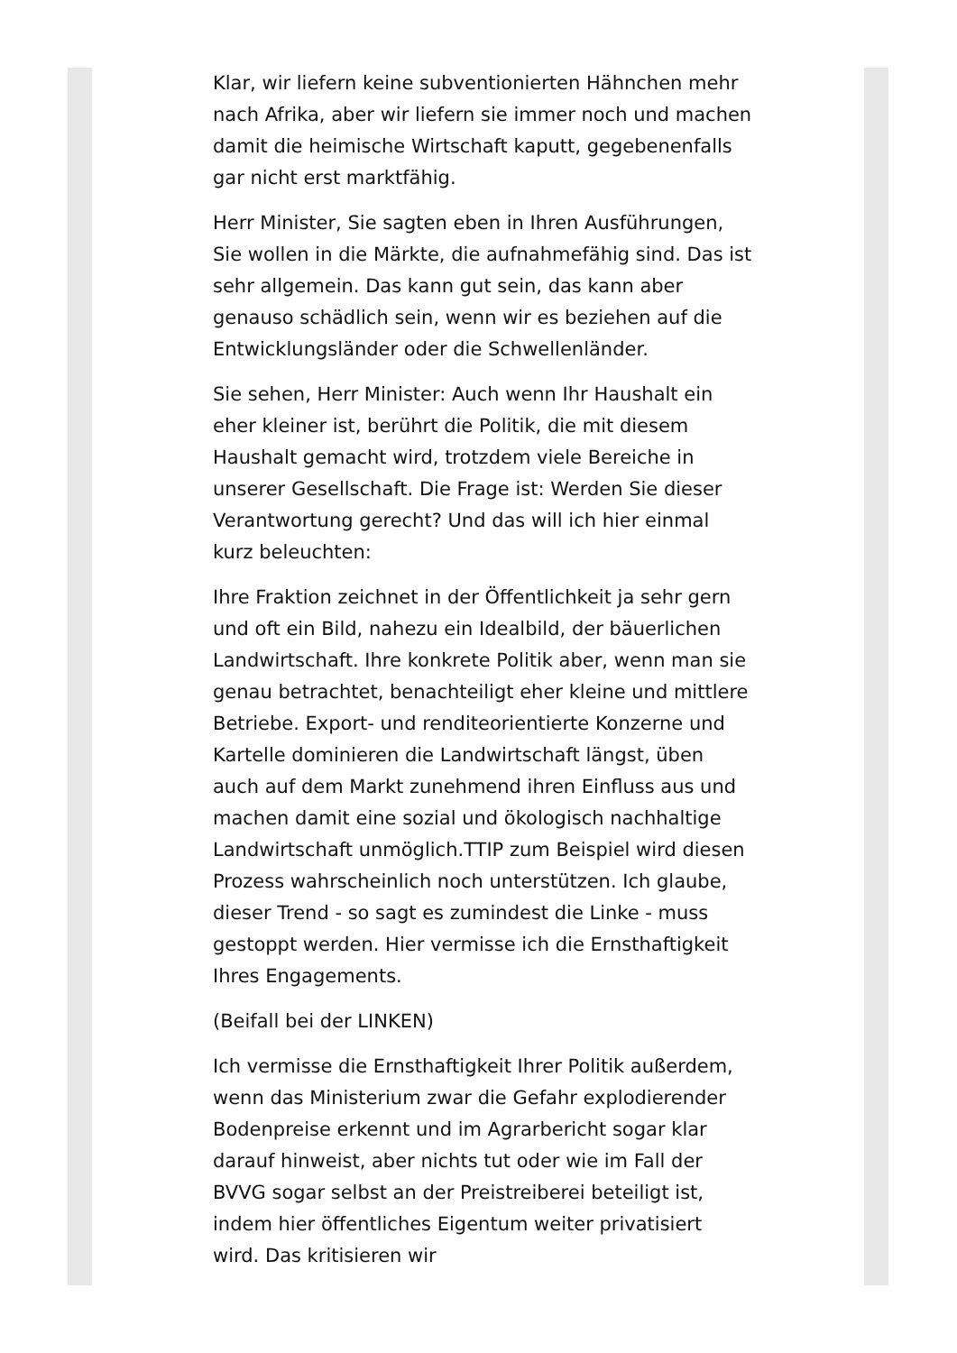Klar, wir liefern keine subventionierten Hähnchen mehr nach Afrika, aber wir liefern sie immer noch und machen damit die heimische Wirtschaft kaputt, gegebenenfalls gar nicht erst marktfähig.
Herr Minister, Sie sagten eben in Ihren Ausführungen, Sie wollen in die Märkte, die aufnahmefähig sind. Das ist sehr allgemein. Das kann gut sein, das kann aber genauso schädlich sein, wenn wir es beziehen auf die Entwicklungsländer oder die Schwellenländer.
Sie sehen, Herr Minister: Auch wenn Ihr Haushalt ein eher kleiner ist, berührt die Politik, die mit diesem Haushalt gemacht wird, trotzdem viele Bereiche in unserer Gesellschaft. Die Frage ist: Werden Sie dieser Verantwortung gerecht? Und das will ich hier einmal kurz beleuchten:
Ihre Fraktion zeichnet in der Öffentlichkeit ja sehr gern und oft ein Bild, nahezu ein Idealbild, der bäuerlichen Landwirtschaft. Ihre konkrete Politik aber, wenn man sie genau betrachtet, benachteiligt eher kleine und mittlere Betriebe. Export- und renditeorientierte Konzerne und Kartelle dominieren die Landwirtschaft längst, üben auch auf dem Markt zunehmend ihren Einfluss aus und machen damit eine sozial und ökologisch nachhaltige Landwirtschaft unmöglich.TTIP zum Beispiel wird diesen Prozess wahrscheinlich noch unterstützen. Ich glaube, dieser Trend - so sagt es zumindest die Linke - muss gestoppt werden. Hier vermisse ich die Ernsthaftigkeit Ihres Engagements.
(Beifall bei der LINKEN)
Ich vermisse die Ernsthaftigkeit Ihrer Politik außerdem, wenn das Ministerium zwar die Gefahr explodierender Bodenpreise erkennt und im Agrarbericht sogar klar darauf hinweist, aber nichts tut oder wie im Fall der BVVG sogar selbst an der Preistreiberei beteiligt ist, indem hier öffentliches Eigentum weiter privatisiert wird. Das kritisieren wir